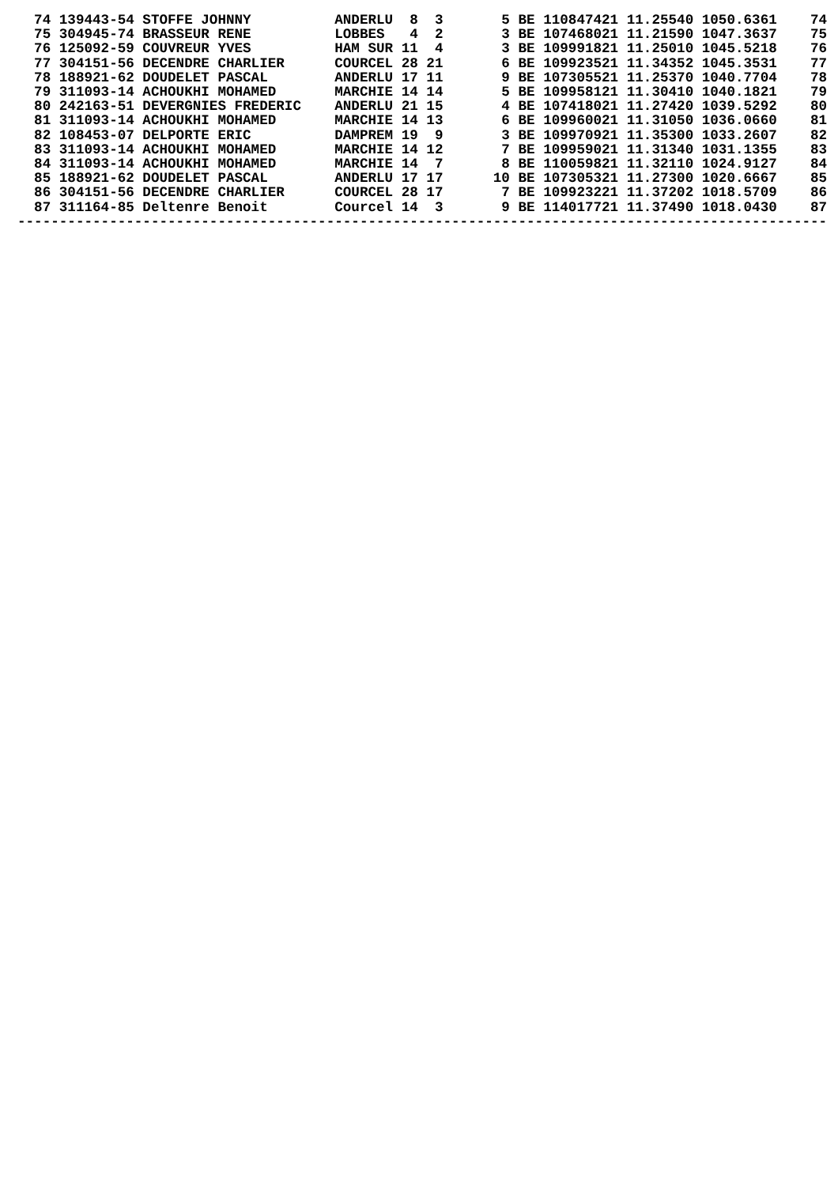74 139443-54 STOFFE JOHNNY          ANDERLU  8  3       5 BE 110847421 11.25540 1050.6361    74
  75 304945-74 BRASSEUR RENE          LOBBES   4  2       3 BE 107468021 11.21590 1047.3637    75
  76 125092-59 COUVREUR YVES          HAM SUR 11  4       3 BE 109991821 11.25010 1045.5218    76
  77 304151-56 DECENDRE CHARLIER      COURCEL 28 21       6 BE 109923521 11.34352 1045.3531    77
  78 188921-62 DOUDELET PASCAL        ANDERLU 17 11       9 BE 107305521 11.25370 1040.7704    78
  79 311093-14 ACHOUKHI MOHAMED       MARCHIE 14 14       5 BE 109958121 11.30410 1040.1821    79
  80 242163-51 DEVERGNIES FREDERIC    ANDERLU 21 15       4 BE 107418021 11.27420 1039.5292    80
  81 311093-14 ACHOUKHI MOHAMED       MARCHIE 14 13       6 BE 109960021 11.31050 1036.0660    81
  82 108453-07 DELPORTE ERIC          DAMPREM 19  9       3 BE 109970921 11.35300 1033.2607    82
  83 311093-14 ACHOUKHI MOHAMED       MARCHIE 14 12       7 BE 109959021 11.31340 1031.1355    83
  84 311093-14 ACHOUKHI MOHAMED       MARCHIE 14  7       8 BE 110059821 11.32110 1024.9127    84
  85 188921-62 DOUDELET PASCAL        ANDERLU 17 17      10 BE 107305321 11.27300 1020.6667    85
  86 304151-56 DECENDRE CHARLIER      COURCEL 28 17       7 BE 109923221 11.37202 1018.5709    86
  87 311164-85 Deltenre Benoit        Courcel 14  3       9 BE 114017721 11.37490 1018.0430    87
-------------------------------------------------------------------------------------------------